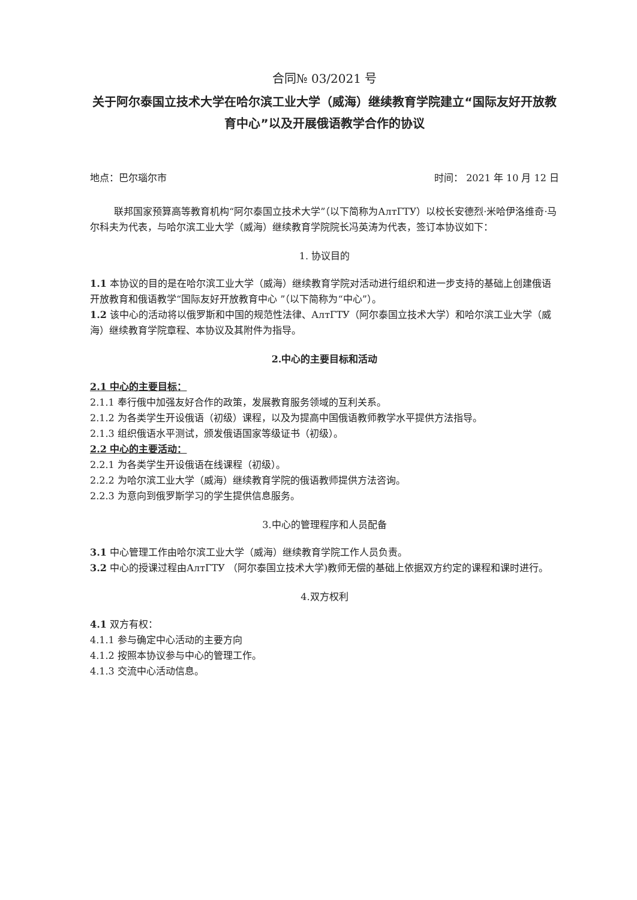合同№ 03/2021 号
关于阿尔泰国立技术大学在哈尔滨工业大学（威海）继续教育学院建立“国际友好开放教育中心”以及开展俄语教学合作的协议
地点：巴尔瑙尔市 时间： 2021 年 10 月 12 日
联邦国家预算高等教育机构“阿尔泰国立技术大学”（以下简称为АлтГТУ）以校长安德烈·米哈伊洛维奇·马尔科夫为代表，与哈尔滨工业大学（威海）继续教育学院院长冯英涛为代表，签订本协议如下：
1. 协议目的
1.1 本协议的目的是在哈尔滨工业大学（威海）继续教育学院对活动进行组织和进一步支持的基础上创建俄语开放教育和俄语教学“国际友好开放教育中心 ”（以下简称为“中心”）。
1.2 该中心的活动将以俄罗斯和中国的规范性法律、АлтГТУ（阿尔泰国立技术大学）和哈尔滨工业大学（威海）继续教育学院章程、本协议及其附件为指导。
2.中心的主要目标和活动
2.1 中心的主要目标：
2.1.1 奉行俄中加强友好合作的政策，发展教育服务领域的互利关系。
2.1.2 为各类学生开设俄语（初级）课程，以及为提高中国俄语教师教学水平提供方法指导。
2.1.3 组织俄语水平测试，颁发俄语国家等级证书（初级）。
2.2 中心的主要活动：
2.2.1 为各类学生开设俄语在线课程（初级）。
2.2.2 为哈尔滨工业大学（威海）继续教育学院的俄语教师提供方法咨询。
2.2.3 为意向到俄罗斯学习的学生提供信息服务。
3.中心的管理程序和人员配备
3.1 中心管理工作由哈尔滨工业大学（威海）继续教育学院工作人员负责。
3.2 中心的授课过程由АлтГТУ （阿尔泰国立技术大学)教师无偿的基础上依据双方约定的课程和课时进行。
4.双方权利
4.1 双方有权：
4.1.1 参与确定中心活动的主要方向
4.1.2 按照本协议参与中心的管理工作。
4.1.3 交流中心活动信息。